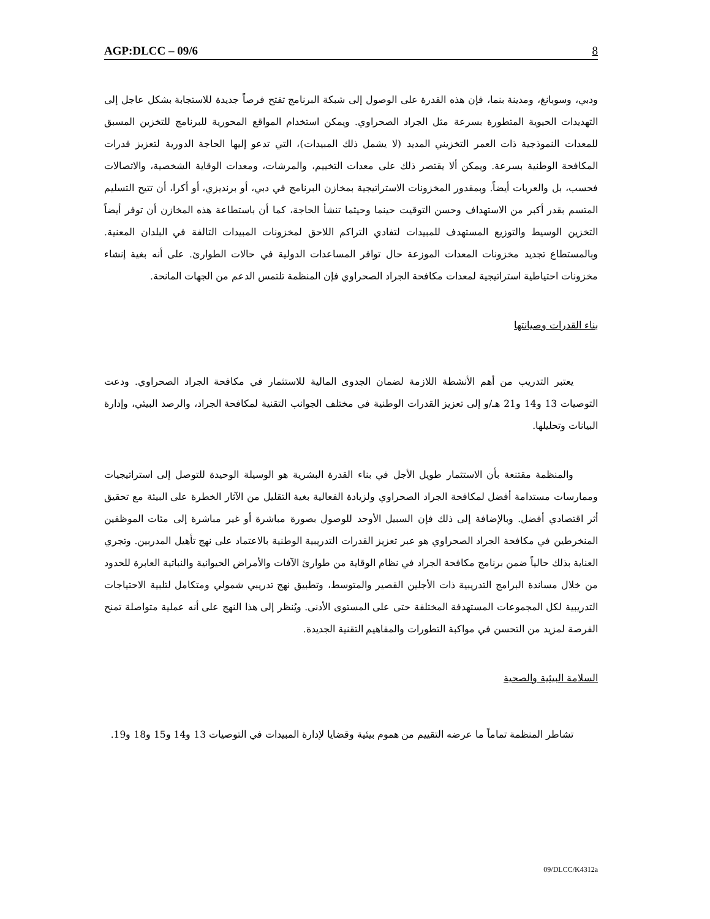AGP:DLCC – 09/6 8
ودبي، وسوبانغ، ومدينة بنما، فإن هذه القدرة على الوصول إلى شبكة البرنامج تفتح فرصاً جديدة للاستجابة بشكل عاجل إلى التهديدات الحيوية المتطورة بسرعة مثل الجراد الصحراوي. ويمكن استخدام المواقع المحورية للبرنامج للتخزين المسبق للمعدات النموذجية ذات العمر التخزيني المديد (لا يشمل ذلك المبيدات)، التي تدعو إليها الحاجة الدورية لتعزيز قدرات المكافحة الوطنية بسرعة. ويمكن ألا يقتصر ذلك على معدات التخييم، والمرشات، ومعدات الوقاية الشخصية، والاتصالات فحسب، بل والعربات أيضاً. وبمقدور المخزونات الاستراتيجية بمخازن البرنامج في دبي، أو برنديزي، أو أكرا، أن تتيح التسليم المتسم بقدر أكبر من الاستهداف وحسن التوقيت حينما وحيثما تنشأ الحاجة، كما أن باستطاعة هذه المخازن أن توفر أيضاً التخزين الوسيط والتوزيع المستهدف للمبيدات لتفادي التراكم اللاحق لمخزونات المبيدات التالفة في البلدان المعنية. وبالمستطاع تجديد مخزونات المعدات الموزعة حال توافر المساعدات الدولية في حالات الطوارئ. على أنه بغية إنشاء مخزونات احتياطية استراتيجية لمعدات مكافحة الجراد الصحراوي فإن المنظمة تلتمس الدعم من الجهات المانحة.
بناء القدرات وصيانتها
يعتبر التدريب من أهم الأنشطة اللازمة لضمان الجدوى المالية للاستثمار في مكافحة الجراد الصحراوي. ودعت التوصيات 13 و14 و21 هـ/و إلى تعزيز القدرات الوطنية في مختلف الجوانب التقنية لمكافحة الجراد، والرصد البيئي، وإدارة البيانات وتحليلها.
والمنظمة مقتنعة بأن الاستثمار طويل الأجل في بناء القدرة البشرية هو الوسيلة الوحيدة للتوصل إلى استراتيجيات وممارسات مستدامة أفضل لمكافحة الجراد الصحراوي ولزيادة الفعالية بغية التقليل من الآثار الخطرة على البيئة مع تحقيق أثر اقتصادي أفضل. وبالإضافة إلى ذلك فإن السبيل الأوحد للوصول بصورة مباشرة أو غير مباشرة إلى مئات الموظفين المنخرطين في مكافحة الجراد الصحراوي هو عبر تعزيز القدرات التدريبية الوطنية بالاعتماد على نهج تأهيل المدربين. وتجري العناية بذلك حالياً ضمن برنامج مكافحة الجراد في نظام الوقاية من طوارئ الآفات والأمراض الحيوانية والنباتية العابرة للحدود من خلال مساندة البرامج التدريبية ذات الأجلين القصير والمتوسط، وتطبيق نهج تدريبي شمولي ومتكامل لتلبية الاحتياجات التدريبية لكل المجموعات المستهدفة المختلفة حتى على المستوى الأدنى. ويُنظر إلى هذا النهج على أنه عملية متواصلة تمنح الفرصة لمزيد من التحسن في مواكبة التطورات والمفاهيم التقنية الجديدة.
السلامة البيئية والصحية
تشاطر المنظمة تماماً ما عرضه التقييم من هموم بيئية وقضايا لإدارة المبيدات في التوصيات 13 و14 و15 و18 و19.
09/DLCC/K4312a